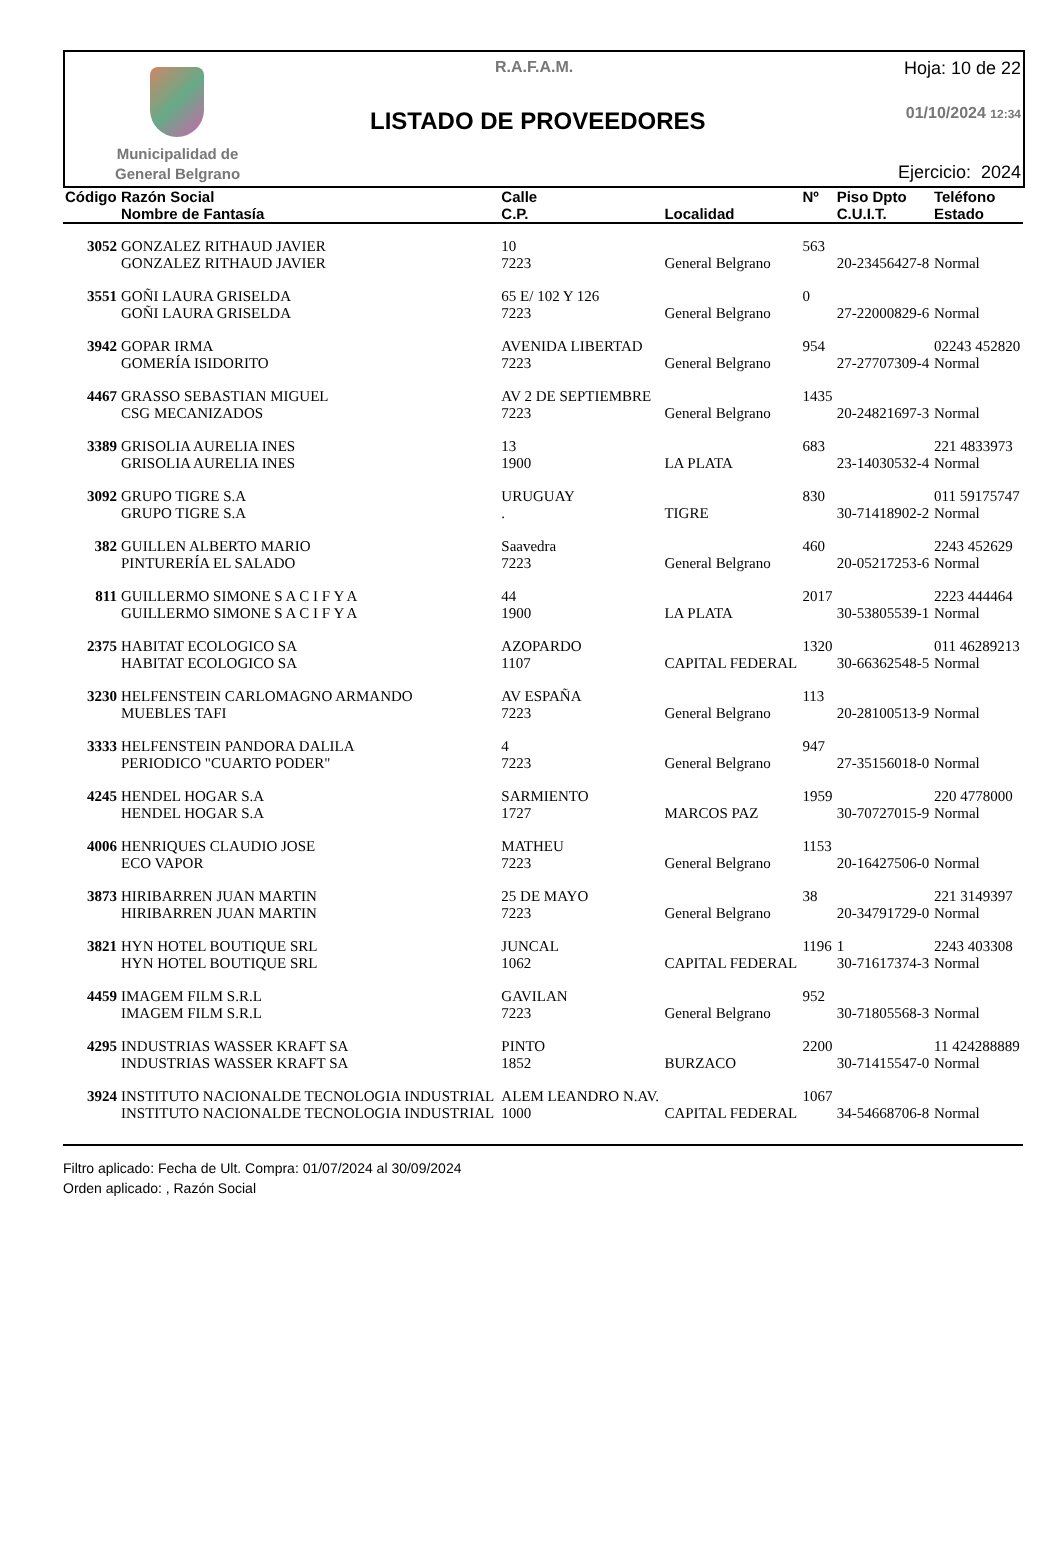Municipalidad de
General Belgrano
R.A.F.A.M.
LISTADO DE PROVEEDORES
Hoja: 10 de 22
01/10/2024 12:34
Ejercicio: 2024
| Código | Razón Social Nombre de Fantasía | Calle C.P. | Localidad | Nº | Piso Dpto C.U.I.T. | Teléfono Estado |
| --- | --- | --- | --- | --- | --- | --- |
| 3052 | GONZALEZ RITHAUD JAVIER GONZALEZ RITHAUD JAVIER | 10 7223 | General Belgrano | 563 | 20-23456427-8 | Normal |
| 3551 | GOÑI LAURA GRISELDA GOÑI LAURA GRISELDA | 65 E/ 102 Y 126 7223 | General Belgrano | 0 | 27-22000829-6 | Normal |
| 3942 | GOPAR IRMA GOMERÍA ISIDORITO | AVENIDA LIBERTAD 7223 | General Belgrano | 954 | 27-27707309-4 | 02243 452820 Normal |
| 4467 | GRASSO SEBASTIAN MIGUEL CSG MECANIZADOS | AV 2 DE SEPTIEMBRE 7223 | General Belgrano | 1435 | 20-24821697-3 | Normal |
| 3389 | GRISOLIA AURELIA INES GRISOLIA AURELIA INES | 13 1900 | LA PLATA | 683 | 23-14030532-4 | 221 4833973 Normal |
| 3092 | GRUPO TIGRE S.A GRUPO TIGRE S.A | URUGUAY . | TIGRE | 830 | 30-71418902-2 | 011 59175747 Normal |
| 382 | GUILLEN ALBERTO MARIO PINTURERÍA EL SALADO | Saavedra 7223 | General Belgrano | 460 | 20-05217253-6 | 2243 452629 Normal |
| 811 | GUILLERMO SIMONE S A C I F Y A GUILLERMO SIMONE S A C I F Y A | 44 1900 | LA PLATA | 2017 | 30-53805539-1 | 2223 444464 Normal |
| 2375 | HABITAT ECOLOGICO SA HABITAT ECOLOGICO SA | AZOPARDO 1107 | CAPITAL FEDERAL | 1320 | 30-66362548-5 | 011 46289213 Normal |
| 3230 | HELFENSTEIN CARLOMAGNO ARMANDO MUEBLES TAFI | AV ESPAÑA 7223 | General Belgrano | 113 | 20-28100513-9 | Normal |
| 3333 | HELFENSTEIN PANDORA DALILA PERIODICO "CUARTO PODER" | 4 7223 | General Belgrano | 947 | 27-35156018-0 | Normal |
| 4245 | HENDEL HOGAR S.A HENDEL HOGAR S.A | SARMIENTO 1727 | MARCOS PAZ | 1959 | 30-70727015-9 | 220 4778000 Normal |
| 4006 | HENRIQUES CLAUDIO JOSE ECO VAPOR | MATHEU 7223 | General Belgrano | 1153 | 20-16427506-0 | Normal |
| 3873 | HIRIBARREN JUAN MARTIN HIRIBARREN JUAN MARTIN | 25 DE MAYO 7223 | General Belgrano | 38 | 20-34791729-0 | 221 3149397 Normal |
| 3821 | HYN HOTEL BOUTIQUE SRL HYN HOTEL BOUTIQUE SRL | JUNCAL 1062 | CAPITAL FEDERAL | 1196 | 1 30-71617374-3 | 2243 403308 Normal |
| 4459 | IMAGEM FILM S.R.L IMAGEM FILM S.R.L | GAVILAN 7223 | General Belgrano | 952 | 30-71805568-3 | Normal |
| 4295 | INDUSTRIAS WASSER KRAFT SA INDUSTRIAS WASSER KRAFT SA | PINTO 1852 | BURZACO | 2200 | 30-71415547-0 | 11 424288889 Normal |
| 3924 | INSTITUTO NACIONALDE TECNOLOGIA INDUSTRIAL INSTITUTO NACIONALDE TECNOLOGIA INDUSTRIAL | ALEM LEANDRO N.AV. 1000 | CAPITAL FEDERAL | 1067 | 34-54668706-8 | Normal |
Filtro aplicado: Fecha de Ult. Compra: 01/07/2024 al 30/09/2024
Orden aplicado: , Razón Social